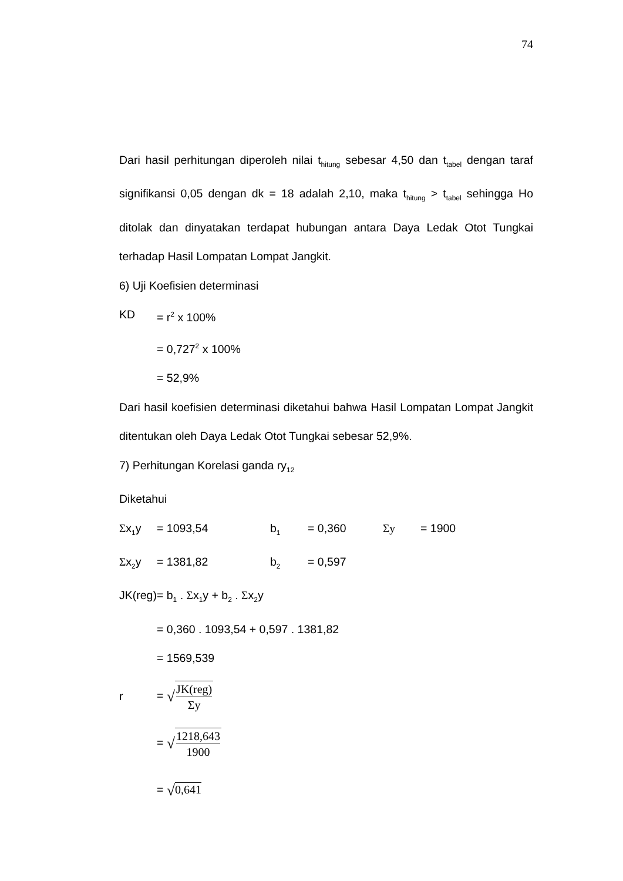74
Dari hasil perhitungan diperoleh nilai t<sub>hitung</sub> sebesar 4,50 dan t<sub>tabel</sub> dengan taraf signifikansi 0,05 dengan dk = 18 adalah 2,10, maka t<sub>hitung</sub> > t<sub>tabel</sub> sehingga Ho ditolak dan dinyatakan terdapat hubungan antara Daya Ledak Otot Tungkai terhadap Hasil Lompatan Lompat Jangkit.
6) Uji Koefisien determinasi
KD = r<sup>2</sup> x 100%
= 0,727<sup>2</sup> x 100%
= 52,9%
Dari hasil koefisien determinasi diketahui bahwa Hasil Lompatan Lompat Jangkit ditentukan oleh Daya Ledak Otot Tungkai sebesar 52,9%.
7) Perhitungan Korelasi ganda ry<sub>12</sub>
Diketahui
Σx<sub>1</sub>y = 1093,54 b<sub>1</sub> = 0,360 Σy = 1900
Σx<sub>2</sub>y = 1381,82 b<sub>2</sub> = 0,597
JK(reg)= b<sub>1</sub> . Σx<sub>1</sub>y + b<sub>2</sub> . Σx<sub>2</sub>y
= 0,360 . 1093,54 + 0,597 . 1381,82
= 1569,539
r = √JK(reg) Σy
= √1218,643 1900
= √0,641